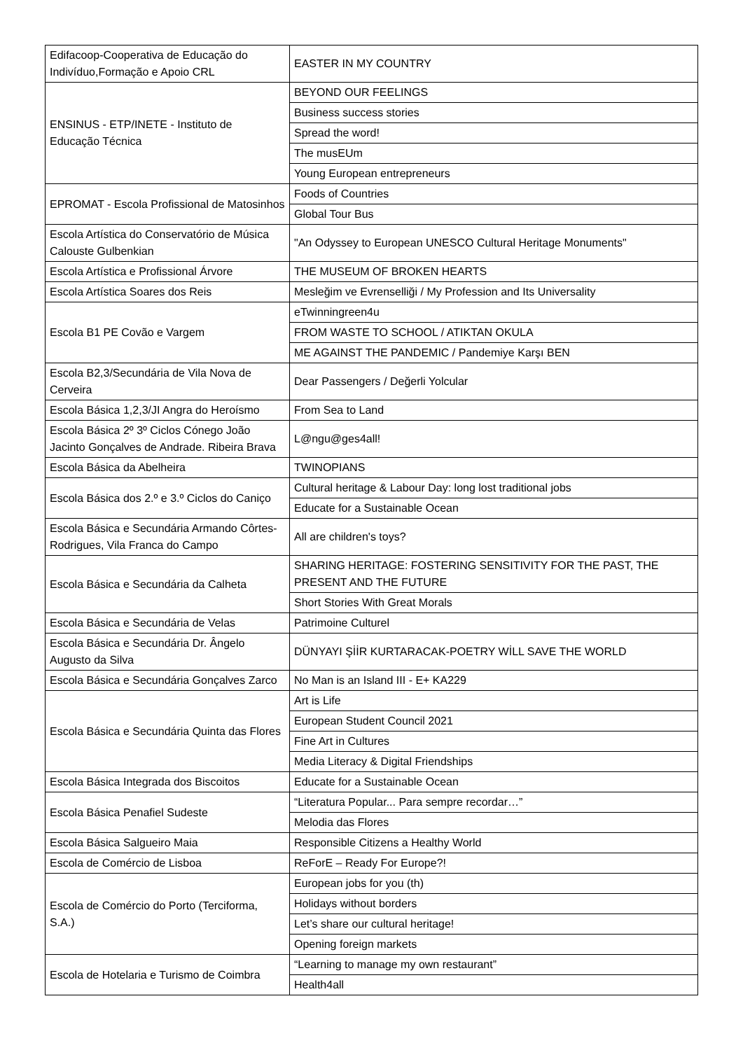| Edifacoop-Cooperativa de Educação do Indivíduo,Formação e Apoio CRL | EASTER IN MY COUNTRY |
| ENSINUS - ETP/INETE - Instituto de Educação Técnica | BEYOND OUR FEELINGS |
| | Business success stories |
| | Spread the word! |
| | The musEUm |
| | Young European entrepreneurs |
| EPROMAT - Escola Profissional de Matosinhos | Foods of Countries |
| | Global Tour Bus |
| Escola Artística do Conservatório de Música Calouste Gulbenkian | "An Odyssey to European UNESCO Cultural Heritage Monuments" |
| Escola Artística e Profissional Árvore | THE MUSEUM OF BROKEN HEARTS |
| Escola Artística Soares dos Reis | Mesleğim ve Evrenselliği / My Profession and Its Universality |
| Escola B1 PE Covão e Vargem | eTwinningreen4u |
| | FROM WASTE TO SCHOOL / ATIKTAN OKULA |
| | ME AGAINST THE PANDEMIC / Pandemiye Karşı BEN |
| Escola B2,3/Secundária de Vila Nova de Cerveira | Dear Passengers / Değerli Yolcular |
| Escola Básica 1,2,3/JI Angra do Heroísmo | From Sea to Land |
| Escola Básica 2º 3º Ciclos Cónego João Jacinto Gonçalves de Andrade. Ribeira Brava | L@ngu@ges4all! |
| Escola Básica da Abelheira | TWINOPIANS |
| Escola Básica dos 2.º e 3.º Ciclos do Caniço | Cultural heritage & Labour Day: long lost traditional jobs |
| | Educate for a Sustainable Ocean |
| Escola Básica e Secundária Armando Côrtes-Rodrigues, Vila Franca do Campo | All are children's toys? |
| Escola Básica e Secundária da Calheta | SHARING HERITAGE: FOSTERING SENSITIVITY FOR THE PAST, THE PRESENT AND THE FUTURE |
| | Short Stories With Great Morals |
| Escola Básica e Secundária de Velas | Patrimoine Culturel |
| Escola Básica e Secundária Dr. Ângelo Augusto da Silva | DÜNYAYI ŞİİR KURTARACAK-POETRY WİLL SAVE THE WORLD |
| Escola Básica e Secundária Gonçalves Zarco | No Man is an Island III - E+ KA229 |
| Escola Básica e Secundária Quinta das Flores | Art is Life |
| | European Student Council 2021 |
| | Fine Art in Cultures |
| | Media Literacy & Digital Friendships |
| Escola Básica Integrada dos Biscoitos | Educate for a Sustainable Ocean |
| Escola Básica Penafiel Sudeste | “Literatura Popular... Para sempre recordar…” |
| | Melodia das Flores |
| Escola Básica Salgueiro Maia | Responsible Citizens a Healthy World |
| Escola de Comércio de Lisboa | ReForE – Ready For Europe?! |
| Escola de Comércio do Porto (Terciforma, S.A.) | European jobs for you (th) |
| | Holidays without borders |
| | Let’s share our cultural heritage! |
| | Opening foreign markets |
| Escola de Hotelaria e Turismo de Coimbra | “Learning to manage my own restaurant” |
| | Health4all |